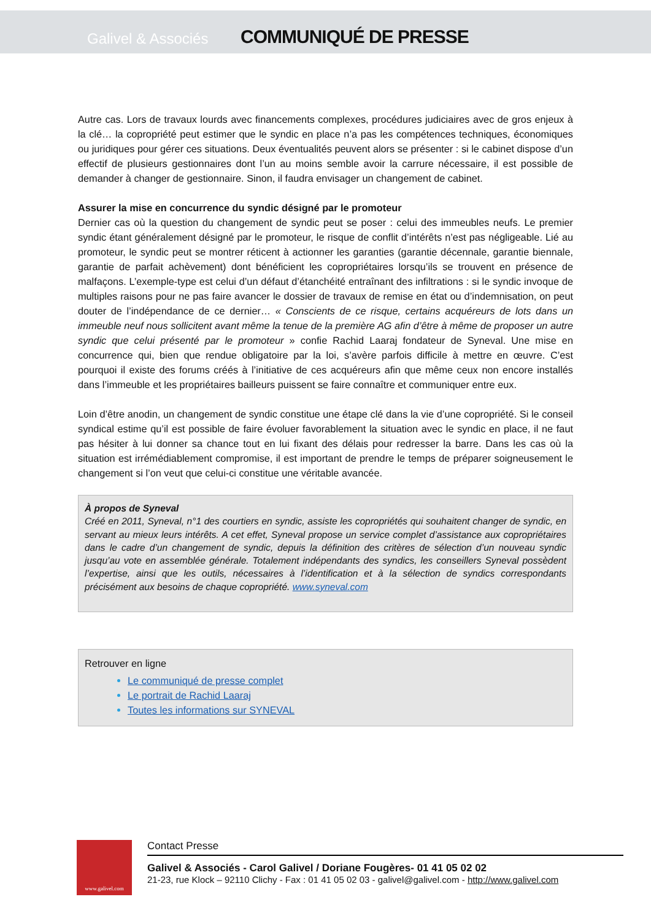Galivel & Associés
COMMUNIQUÉ DE PRESSE
Autre cas. Lors de travaux lourds avec financements complexes, procédures judiciaires avec de gros enjeux à la clé… la copropriété peut estimer que le syndic en place n’a pas les compétences techniques, économiques ou juridiques pour gérer ces situations. Deux éventualités peuvent alors se présenter : si le cabinet dispose d’un effectif de plusieurs gestionnaires dont l’un au moins semble avoir la carrure nécessaire, il est possible de demander à changer de gestionnaire. Sinon, il faudra envisager un changement de cabinet.
Assurer la mise en concurrence du syndic désigné par le promoteur
Dernier cas où la question du changement de syndic peut se poser : celui des immeubles neufs. Le premier syndic étant généralement désigné par le promoteur, le risque de conflit d’intérêts n’est pas négligeable. Lié au promoteur, le syndic peut se montrer réticent à actionner les garanties (garantie décennale, garantie biennale, garantie de parfait achèvement) dont bénéficient les copropriétaires lorsqu’ils se trouvent en présence de malfaçons. L’exemple-type est celui d’un défaut d’étanchéité entraînant des infiltrations : si le syndic invoque de multiples raisons pour ne pas faire avancer le dossier de travaux de remise en état ou d’indemnisation, on peut douter de l’indépendance de ce dernier… « Conscients de ce risque, certains acquéreurs de lots dans un immeuble neuf nous sollicitent avant même la tenue de la première AG afin d’être à même de proposer un autre syndic que celui présenté par le promoteur » confie Rachid Laaraj fondateur de Syneval. Une mise en concurrence qui, bien que rendue obligatoire par la loi, s’avère parfois difficile à mettre en œuvre. C’est pourquoi il existe des forums créés à l’initiative de ces acquéreurs afin que même ceux non encore installés dans l’immeuble et les propriétaires bailleurs puissent se faire connaître et communiquer entre eux.
Loin d’être anodin, un changement de syndic constitue une étape clé dans la vie d’une copropriété. Si le conseil syndical estime qu’il est possible de faire évoluer favorablement la situation avec le syndic en place, il ne faut pas hésiter à lui donner sa chance tout en lui fixant des délais pour redresser la barre. Dans les cas où la situation est irrémédiablement compromise, il est important de prendre le temps de préparer soigneusement le changement si l’on veut que celui-ci constitue une véritable avancée.
À propos de Syneval
Créé en 2011, Syneval, n°1 des courtiers en syndic, assiste les copropriétés qui souhaitent changer de syndic, en servant au mieux leurs intérêts. A cet effet, Syneval propose un service complet d’assistance aux copropriétaires dans le cadre d’un changement de syndic, depuis la définition des critères de sélection d’un nouveau syndic jusqu’au vote en assemblée générale. Totalement indépendants des syndics, les conseillers Syneval possèdent l’expertise, ainsi que les outils, nécessaires à l’identification et à la sélection de syndics correspondants précisément aux besoins de chaque copropriété. www.syneval.com
Retrouver en ligne
Le communiqué de presse complet
Le portrait de Rachid Laaraj
Toutes les informations sur SYNEVAL
www.galivel.com
Contact Presse
Galivel & Associés - Carol Galivel / Doriane Fougères- 01 41 05 02 02
21-23, rue Klock – 92110 Clichy - Fax : 01 41 05 02 03 - galivel@galivel.com - http://www.galivel.com